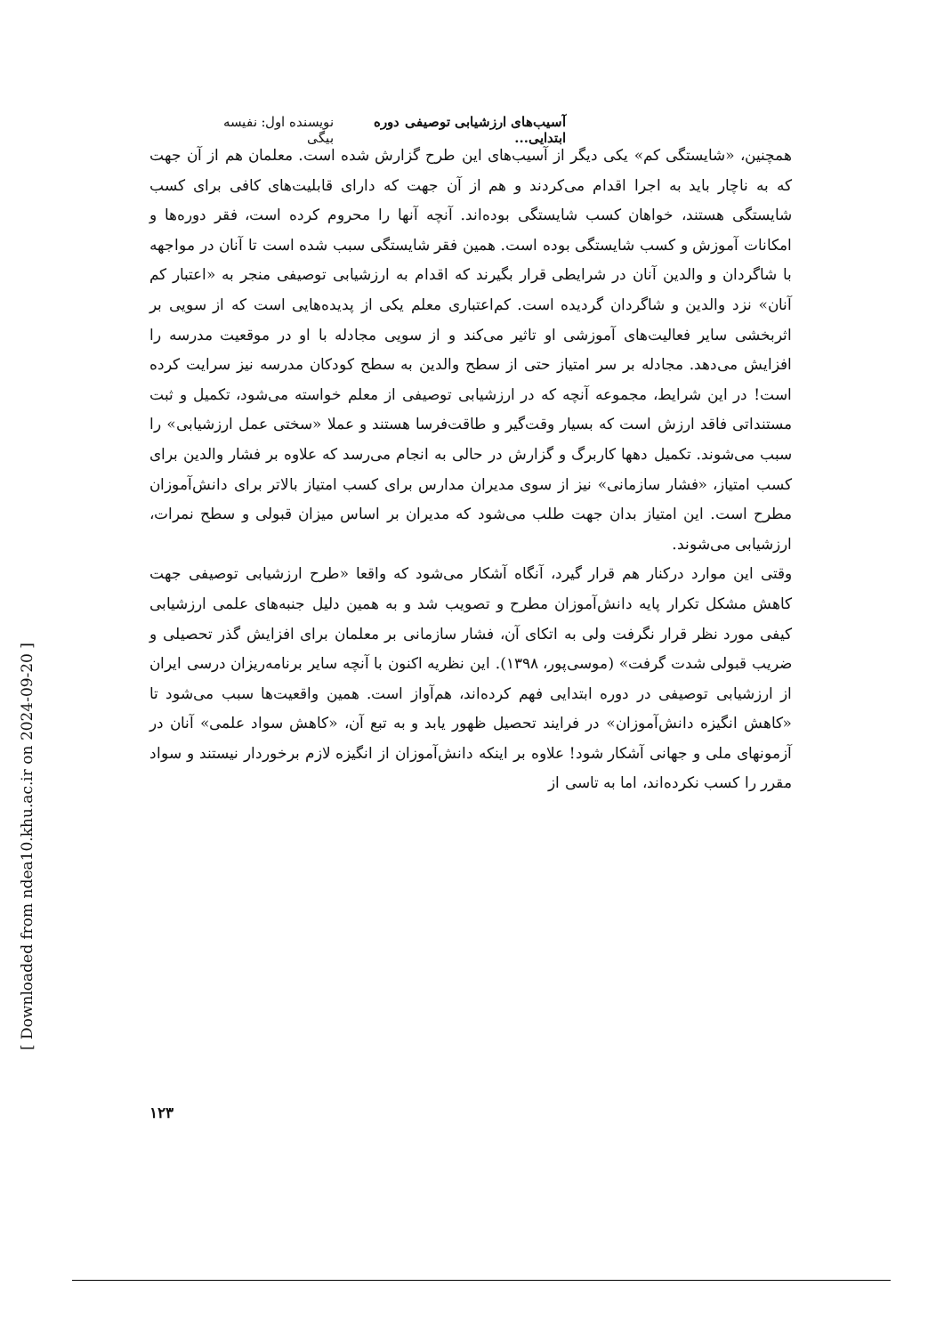آسیب‌های ارزشیابی توصیفی دوره ابتدایی... نویسنده اول: نفیسه بیگی
همچنین، «شایستگی کم» یکی دیگر از آسیب‌های این طرح گزارش شده است. معلمان هم از آن جهت که به ناچار باید به اجرا اقدام می‌کردند و هم از آن جهت که دارای قابلیت‌های کافی برای کسب شایستگی هستند، خواهان کسب شایستگی بوده‌اند. آنچه آنها را محروم کرده است، فقر دوره‌ها و امکانات آموزش و کسب شایستگی بوده است. همین فقر شایستگی سبب شده است تا آنان در مواجهه با شاگردان و والدین آنان در شرایطی قرار بگیرند که اقدام به ارزشیابی توصیفی منجر به «اعتبار کم آنان» نزد والدین و شاگردان گردیده است. کم‌اعتباری معلم یکی از پدیده‌هایی است که از سویی بر اثربخشی سایر فعالیت‌های آموزشی او تاثیر می‌کند و از سویی مجادله با او در موقعیت مدرسه را افزایش می‌دهد. مجادله بر سر امتیاز حتی از سطح والدین به سطح کودکان مدرسه نیز سرایت کرده است! در این شرایط، مجموعه آنچه که در ارزشیابی توصیفی از معلم خواسته می‌شود، تکمیل و ثبت مستنداتی فاقد ارزش است که بسیار وقت‌گیر و طاقت‌فرسا هستند و عملا «سختی عمل ارزشیابی» را سبب می‌شوند. تکمیل دهها کاربرگ و گزارش در حالی به انجام می‌رسد که علاوه بر فشار والدین برای کسب امتیاز، «فشار سازمانی» نیز از سوی مدیران مدارس برای کسب امتیاز بالاتر برای دانش‌آموزان مطرح است. این امتیاز بدان جهت طلب می‌شود که مدیران بر اساس میزان قبولی و سطح نمرات، ارزشیابی می‌شوند.
وقتی این موارد درکنار هم قرار گیرد، آنگاه آشکار می‌شود که واقعا «طرح ارزشیابی توصیفی جهت کاهش مشکل تکرار پایه دانش‌آموزان مطرح و تصویب شد و به همین دلیل جنبه‌های علمی ارزشیابی کیفی مورد نظر قرار نگرفت ولی به اتکای آن، فشار سازمانی بر معلمان برای افزایش گذر تحصیلی و ضریب قبولی شدت گرفت» (موسی‌پور، ۱۳۹۸). این نظریه اکنون با آنچه سایر برنامه‌ریزان درسی ایران از ارزشیابی توصیفی در دوره ابتدایی فهم کرده‌اند، هم‌آواز است. همین واقعیت‌ها سبب می‌شود تا «کاهش انگیزه دانش‌آموزان» در فرایند تحصیل ظهور یابد و به تبع آن، «کاهش سواد علمی» آنان در آزمونهای ملی و جهانی آشکار شود! علاوه بر اینکه دانش‌آموزان از انگیزه لازم برخوردار نیستند و سواد مقرر را کسب نکرده‌اند، اما به تاسی از
۱۲۳
[ Downloaded from ndea10.khu.ac.ir on 2024-09-20 ]